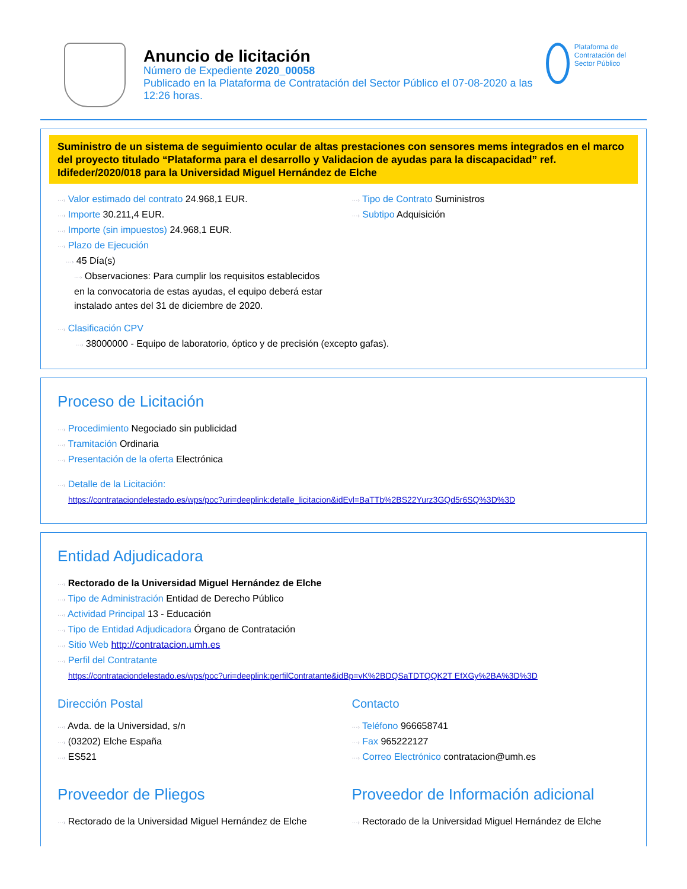Anuncio de licitación
Número de Expediente 2020_00058
Publicado en la Plataforma de Contratación del Sector Público el 07-08-2020 a las 12:26 horas.
Plataforma de Contratación del Sector Público
Suministro de un sistema de seguimiento ocular de altas prestaciones con sensores mems integrados en el marco del proyecto titulado “Plataforma para el desarrollo y Validacion de ayudas para la discapacidad” ref. Idifeder/2020/018 para la Universidad Miguel Hernández de Elche
···› Valor estimado del contrato 24.968,1 EUR.
···› Importe 30.211,4 EUR.
···› Importe (sin impuestos) 24.968,1 EUR.
···› Plazo de Ejecución
···› 45 Día(s)
···› Observaciones: Para cumplir los requisitos establecidos en la convocatoria de estas ayudas, el equipo deberá estar instalado antes del 31 de diciembre de 2020.
···› Tipo de Contrato Suministros
···› Subtipo Adquisición
···› Clasificación CPV
···› 38000000 - Equipo de laboratorio, óptico y de precisión (excepto gafas).
Proceso de Licitación
···› Procedimiento Negociado sin publicidad
···› Tramitación Ordinaria
···› Presentación de la oferta Electrónica
···› Detalle de la Licitación:
https://contrataciondelestado.es/wps/poc?uri=deeplink:detalle_licitacion&idEvl=BaTTb%2BS22Yurz3GQd5r6SQ%3D%3D
Entidad Adjudicadora
···› Rectorado de la Universidad Miguel Hernández de Elche
···› Tipo de Administración Entidad de Derecho Público
···› Actividad Principal 13 - Educación
···› Tipo de Entidad Adjudicadora Órgano de Contratación
···› Sitio Web http://contratacion.umh.es
···› Perfil del Contratante
https://contrataciondelestado.es/wps/poc?uri=deeplink:perfilContratante&idBp=vK%2BDQSaTDTQQK2T EfXGy%2BA%3D%3D
Dirección Postal
···› Avda. de la Universidad, s/n
···› (03202) Elche España
···› ES521
Contacto
···› Teléfono 966658741
···› Fax 965222127
···› Correo Electrónico contratacion@umh.es
Proveedor de Pliegos
···› Rectorado de la Universidad Miguel Hernández de Elche
Proveedor de Información adicional
···› Rectorado de la Universidad Miguel Hernández de Elche